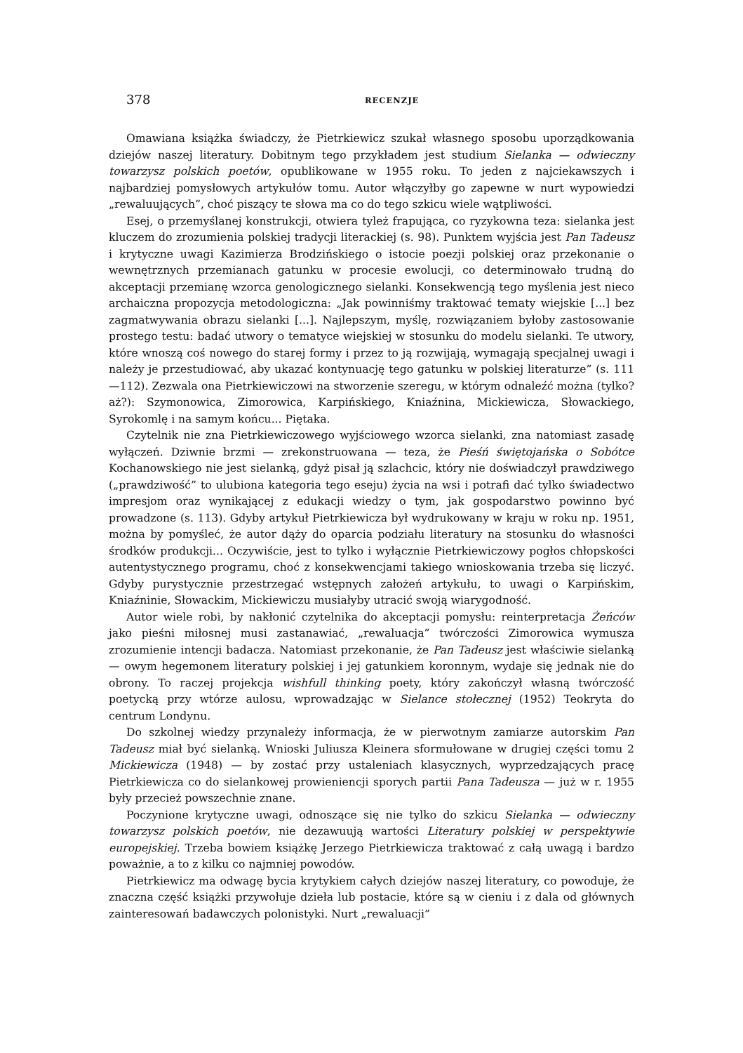378 RECENZJE
Omawiana książka świadczy, że Pietrkiewicz szukał własnego sposobu uporządkowania dziejów naszej literatury. Dobitnym tego przykładem jest studium Sielanka — odwieczny towarzysz polskich poetów, opublikowane w 1955 roku. To jeden z najciekawszych i najbardziej pomysłowych artykułów tomu. Autor włączyłby go zapewne w nurt wypowiedzi „rewaluujących”, choć piszący te słowa ma co do tego szkicu wiele wątpliwości.
Esej, o przemyślanej konstrukcji, otwiera tyleż frapująca, co ryzykowna teza: sielanka jest kluczem do zrozumienia polskiej tradycji literackiej (s. 98). Punktem wyjścia jest Pan Tadeusz i krytyczne uwagi Kazimierza Brodzińskiego o istocie poezji polskiej oraz przekonanie o wewnętrznych przemianach gatunku w procesie ewolucji, co determinowało trudną do akceptacji przemianę wzorca genologicznego sielanki. Konsekwencją tego myślenia jest nieco archaiczna propozycja metodologiczna: „Jak powinniśmy traktować tematy wiejskie [...] bez zagmatwywania obrazu sielanki [...]. Najlepszym, myślę, rozwiązaniem byłoby zastosowanie prostego testu: badać utwory o tematyce wiejskiej w stosunku do modelu sielanki. Te utwory, które wnoszą coś nowego do starej formy i przez to ją rozwijają, wymagają specjalnej uwagi i należy je przestudiować, aby ukazać kontynuację tego gatunku w polskiej literaturze” (s. 111—112). Zezwala ona Pietrkiewiczowi na stworzenie szeregu, w którym odnaleźć można (tylko? aż?): Szymonowica, Zimorowica, Karpińskiego, Kniaźnina, Mickiewicza, Słowackiego, Syrokomlę i na samym końcu... Piętaka.
Czytelnik nie zna Pietrkiewiczowego wyjściowego wzorca sielanki, zna natomiast zasadę wyłączeń. Dziwnie brzmi — zrekonstruowana — teza, że Pieśń świętojańska o Sobótce Kochanowskiego nie jest sielanką, gdyż pisał ją szlachcic, który nie doświadczył prawdziwego („prawdziwość” to ulubiona kategoria tego eseju) życia na wsi i potrafi dać tylko świadectwo impresjom oraz wynikającej z edukacji wiedzy o tym, jak gospodarstwo powinno być prowadzone (s. 113). Gdyby artykuł Pietrkiewicza był wydrukowany w kraju w roku np. 1951, można by pomyśleć, że autor dąży do oparcia podziału literatury na stosunku do własności środków produkcji... Oczywiście, jest to tylko i wyłącznie Pietrkiewiczowy pogłos chłopskości autentystycznego programu, choć z konsekwencjami takiego wnioskowania trzeba się liczyć. Gdyby purystycznie przestrzegać wstępnych założeń artykułu, to uwagi o Karpińskim, Kniaźninie, Słowackim, Mickiewiczu musiałyby utracić swoją wiarygodność.
Autor wiele robi, by nakłonić czytelnika do akceptacji pomysłu: reinterpretacja Żeńców jako pieśni miłosnej musi zastanawiać, „rewaluacja” twórczości Zimorowica wymusza zrozumienie intencji badacza. Natomiast przekonanie, że Pan Tadeusz jest właściwie sielanką — owym hegemonem literatury polskiej i jej gatunkiem koronnym, wydaje się jednak nie do obrony. To raczej projekcja wishfull thinking poety, który zakończył własną twórczość poetycką przy wtórze aulosu, wprowadzając w Sielance stołecznej (1952) Teokryta do centrum Londynu.
Do szkolnej wiedzy przynależy informacja, że w pierwotnym zamiarze autorskim Pan Tadeusz miał być sielanką. Wnioski Juliusza Kleinera sformułowane w drugiej części tomu 2 Mickiewicza (1948) — by zostać przy ustaleniach klasycznych, wyprzedzających pracę Pietrkiewicza co do sielankowej prowieniencji sporych partii Pana Tadeusza — już w r. 1955 były przecież powszechnie znane.
Poczynione krytyczne uwagi, odnoszące się nie tylko do szkicu Sielanka — odwieczny towarzysz polskich poetów, nie dezawuują wartości Literatury polskiej w perspektywie europejskiej. Trzeba bowiem książkę Jerzego Pietrkiewicza traktować z całą uwagą i bardzo poważnie, a to z kilku co najmniej powodów.
Pietrkiewicz ma odwagę bycia krytykiem całych dziejów naszej literatury, co powoduje, że znaczna część książki przywołuje dzieła lub postacie, które są w cieniu i z dala od głównych zainteresowań badawczych polonistyki. Nurt „rewaluacji”